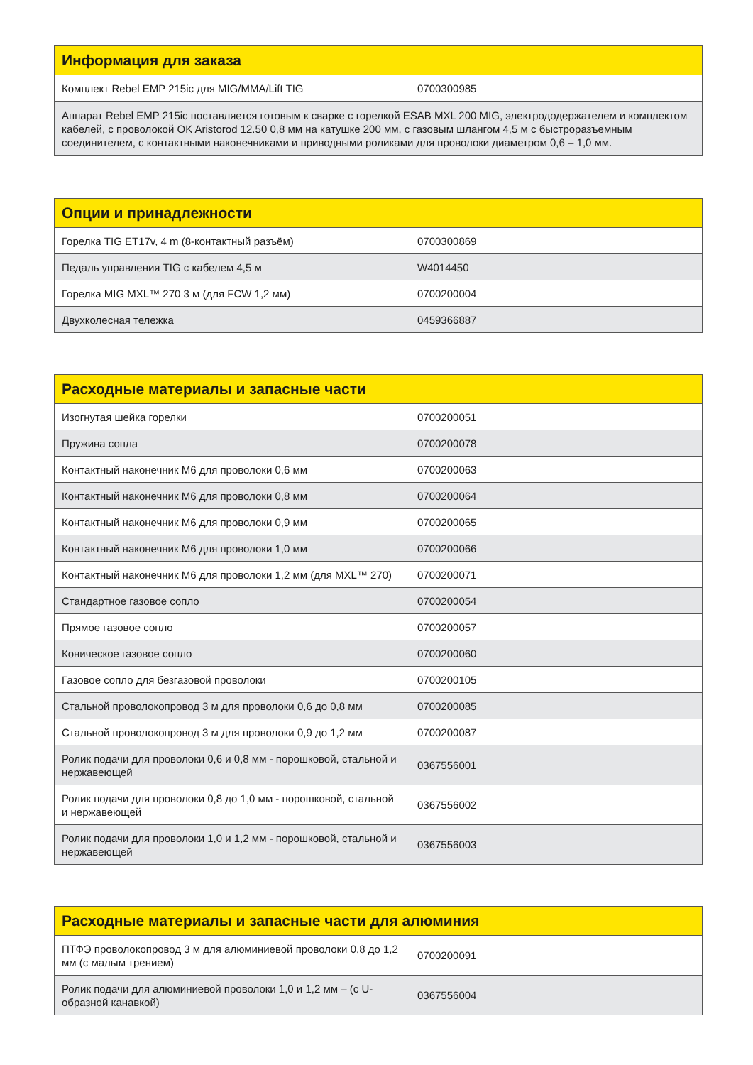| Информация для заказа | |
| --- | --- |
| Комплект Rebel EMP 215ic для MIG/MMA/Lift TIG | 0700300985 |
| Аппарат Rebel EMP 215ic поставляется готовым к сварке с горелкой ESAB MXL 200 MIG, электрододержателем и комплектом кабелей, с проволокой OK Aristorod 12.50 0,8 мм на катушке 200 мм, с газовым шлангом 4,5 м с быстроразъемным соединителем, с контактными наконечниками и приводными роликами для проволоки диаметром 0,6 – 1,0 мм. | |
| Опции и принадлежности | |
| --- | --- |
| Горелка TIG ET17v, 4 m (8-контактный разъём) | 0700300869 |
| Педаль управления TIG с кабелем 4,5 м | W4014450 |
| Горелка MIG MXL™ 270 3 м (для FCW 1,2 мм) | 0700200004 |
| Двухколесная тележка | 0459366887 |
| Расходные материалы и запасные части | |
| --- | --- |
| Изогнутая шейка горелки | 0700200051 |
| Пружина сопла | 0700200078 |
| Контактный наконечник M6 для проволоки 0,6 мм | 0700200063 |
| Контактный наконечник M6 для проволоки 0,8 мм | 0700200064 |
| Контактный наконечник M6 для проволоки 0,9 мм | 0700200065 |
| Контактный наконечник M6 для проволоки 1,0 мм | 0700200066 |
| Контактный наконечник M6 для проволоки 1,2 мм (для MXL™ 270) | 0700200071 |
| Стандартное газовое сопло | 0700200054 |
| Прямое газовое сопло | 0700200057 |
| Коническое газовое сопло | 0700200060 |
| Газовое сопло для безгазовой проволоки | 0700200105 |
| Стальной проволокопровод 3 м для проволоки 0,6 до 0,8 мм | 0700200085 |
| Стальной проволокопровод 3 м для проволоки 0,9 до 1,2 мм | 0700200087 |
| Ролик подачи для проволоки 0,6 и 0,8 мм - порошковой, стальной и нержавеющей | 0367556001 |
| Ролик подачи для проволоки 0,8 до 1,0 мм - порошковой, стальной и нержавеющей | 0367556002 |
| Ролик подачи для проволоки 1,0 и 1,2 мм - порошковой, стальной и нержавеющей | 0367556003 |
| Расходные материалы и запасные части для алюминия | |
| --- | --- |
| ПТФЭ проволокопровод 3 м для алюминиевой проволоки 0,8 до 1,2 мм (с малым трением) | 0700200091 |
| Ролик подачи для алюминиевой проволоки 1,0 и 1,2 мм – (с U-образной канавкой) | 0367556004 |